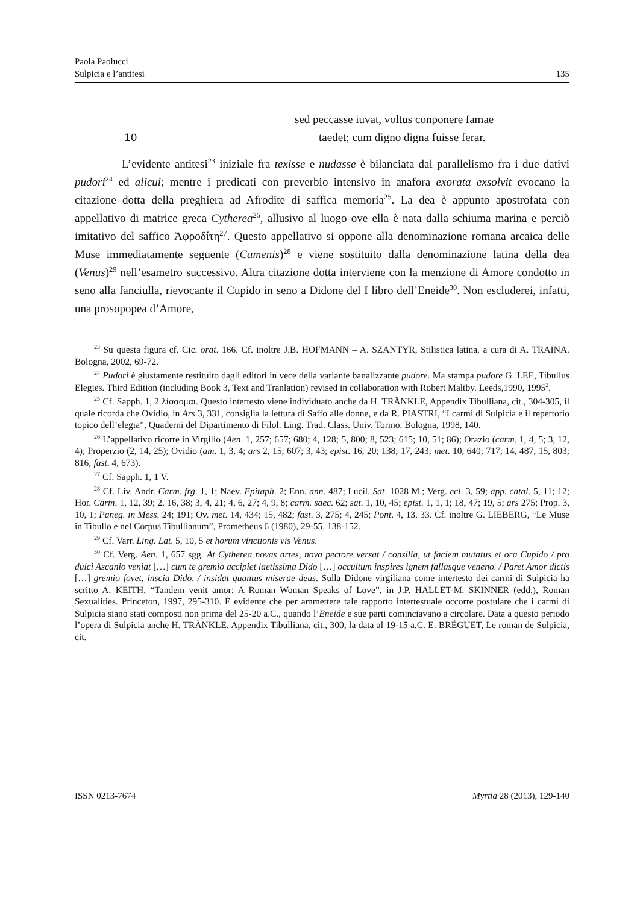Paola Paolucci
Sulpicia e l’antitesi
135
sed peccasse iuvat, voltus conponere famae
10 taedet; cum digno digna fuisse ferar.
L’evidente antitesi<sup>23</sup> iniziale fra texisse e nudasse è bilanciata dal parallelismo fra i due dativi pudori<sup>24</sup> ed alicui; mentre i predicati con preverbio intensivo in anafora exorata exsolvit evocano la citazione dotta della preghiera ad Afrodite di saffica memoria<sup>25</sup>. La dea è appunto apostrofata con appellativo di matrice greca Cytherea<sup>26</sup>, allusivo al luogo ove ella è nata dalla schiuma marina e perciò imitativo del saffico Ἀφροδίτη<sup>27</sup>. Questo appellativo si oppone alla denominazione romana arcaica delle Muse immediatamente seguente (Camenis)<sup>28</sup> e viene sostituito dalla denominazione latina della dea (Venus)<sup>29</sup> nell’esametro successivo. Altra citazione dotta interviene con la menzione di Amore condotto in seno alla fanciulla, rievocante il Cupido in seno a Didone del I libro dell’Eneide<sup>30</sup>. Non escluderei, infatti, una prosopopea d’Amore,
<sup>23</sup> Su questa figura cf. Cic. orat. 166. Cf. inoltre J.B. HOFMANN – A. SZANTYR, Stilistica latina, a cura di A. TRAINA. Bologna, 2002, 69-72.
<sup>24</sup> Pudori è giustamente restituito dagli editori in vece della variante banalizzante pudore. Ma stampa pudore G. LEE, Tibullus Elegies. Third Edition (including Book 3, Text and Tranlation) revised in collaboration with Robert Maltby. Leeds,1990, 1995<sup>2</sup>.
<sup>25</sup> Cf. Sapph. 1, 2 λίσσομαι. Questo intertesto viene individuato anche da H. TRÄNKLE, Appendix Tibulliana, cit., 304-305, il quale ricorda che Ovidio, in Ars 3, 331, consiglia la lettura di Saffo alle donne, e da R. PIASTRI, “I carmi di Sulpicia e il repertorio topico dell’elegia”, Quaderni del Dipartimento di Filol. Ling. Trad. Class. Univ. Torino. Bologna, 1998, 140.
<sup>26</sup> L’appellativo ricorre in Virgilio (Aen. 1, 257; 657; 680; 4, 128; 5, 800; 8, 523; 615; 10, 51; 86); Orazio (carm. 1, 4, 5; 3, 12, 4); Properzio (2, 14, 25); Ovidio (am. 1, 3, 4; ars 2, 15; 607; 3, 43; epist. 16, 20; 138; 17, 243; met. 10, 640; 717; 14, 487; 15, 803; 816; fast. 4, 673).
<sup>27</sup> Cf. Sapph. 1, 1 V.
<sup>28</sup> Cf. Liv. Andr. Carm. frg. 1, 1; Naev. Epitaph. 2; Enn. ann. 487; Lucil. Sat. 1028 M.; Verg. ecl. 3, 59; app. catal. 5, 11; 12; Hor. Carm. 1, 12, 39; 2, 16, 38; 3, 4, 21; 4, 6, 27; 4, 9, 8; carm. saec. 62; sat. 1, 10, 45; epist. 1, 1, 1; 18, 47; 19, 5; ars 275; Prop. 3, 10, 1; Paneg. in Mess. 24; 191; Ov. met. 14, 434; 15, 482; fast. 3, 275; 4, 245; Pont. 4, 13, 33. Cf. inoltre G. LIEBERG, “Le Muse in Tibullo e nel Corpus Tibullianum”, Prometheus 6 (1980), 29-55, 138-152.
<sup>29</sup> Cf. Varr. Ling. Lat. 5, 10, 5 et horum vinctionis vis Venus.
<sup>30</sup> Cf. Verg. Aen. 1, 657 sgg. At Cytherea novas artes, nova pectore versat / consilia, ut faciem mutatus et ora Cupido / pro dulci Ascanio veniat […] cum te gremio accipiet laetissima Dido […] occultum inspires ignem fallasque veneno. / Paret Amor dictis […] gremio fovet, inscia Dido, / insidat quantus miserae deus. Sulla Didone virgiliana come intertesto dei carmi di Sulpicia ha scritto A. KEITH, “Tandem venit amor: A Roman Woman Speaks of Love”, in J.P. HALLET-M. SKINNER (edd.), Roman Sexualities. Princeton, 1997, 295-310. È evidente che per ammettere tale rapporto intertestuale occorre postulare che i carmi di Sulpicia siano stati composti non prima del 25-20 a.C., quando l’Eneide e sue parti cominciavano a circolare. Data a questo periodo l’opera di Sulpicia anche H. TRÄNKLE, Appendix Tibulliana, cit., 300, la data al 19-15 a.C. E. BRÉGUET, Le roman de Sulpicia, cit.
ISSN 0213-7674 Myrtia 28 (2013), 129-140